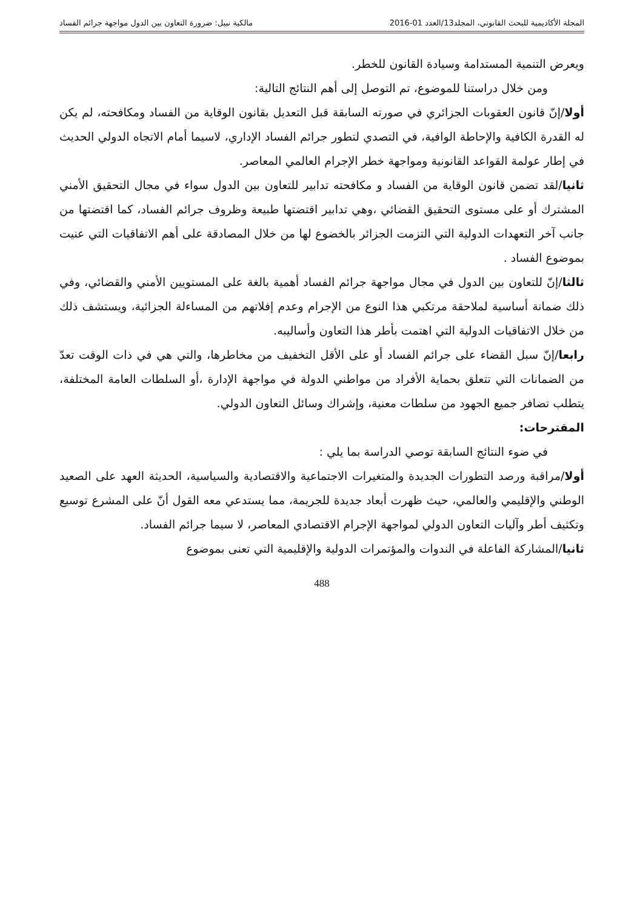المجلة الأكاديمية للبحث القانوني، المجلد13/العدد 01-2016 مالكية نبيل: ضرورة التعاون بين الدول مواجهة جرائم الفساد
ويعرض التنمية المستدامة وسيادة القانون للخطر.
ومن خلال دراستنا للموضوع، تم التوصل إلى أهم النتائج التالية:
أولا/إنّ قانون العقوبات الجزائري في صورته السابقة قبل التعديل بقانون الوقاية من الفساد ومكافحته، لم يكن له القدرة الكافية والإحاطة الوافية، في التصدي لتطور جرائم الفساد الإداري، لاسيما أمام الاتجاه الدولي الحديث في إطار عولمة القواعد القانونية ومواجهة خطر الإجرام العالمي المعاصر.
ثانيا/لقد تضمن قانون الوقاية من الفساد و مكافحته تدابير للتعاون بين الدول سواء في مجال التحقيق الأمني المشترك أو على مستوى التحقيق القضائي ،وهي تدابير اقتضتها طبيعة وظروف جرائم الفساد، كما اقتضتها من جانب آخر التعهدات الدولية التي التزمت الجزائر بالخضوع لها من خلال المصادقة على أهم الاتفاقيات التي عنيت بموضوع الفساد .
ثالثا/إنّ للتعاون بين الدول في مجال مواجهة جرائم الفساد أهمية بالغة على المستويين الأمني والقضائي، وفي ذلك ضمانة أساسية لملاحقة مرتكبي هذا النوع من الإجرام وعدم إفلاتهم من المساءلة الجزائية، ويستشف ذلك من خلال الاتفاقيات الدولية التي اهتمت بأطر هذا التعاون وأساليبه.
رابعا/إنّ سبل القضاء على جرائم الفساد أو على الأقل التخفيف من مخاطرها، والتي هي في ذات الوقت تعدّ من الضمانات التي تتعلق بحماية الأفراد من مواطني الدولة في مواجهة الإدارة ،أو السلطات العامة المختلفة، يتطلب تضافر جميع الجهود من سلطات معنية، وإشراك وسائل التعاون الدولي.
المقترحات:
في ضوء النتائج السابقة توصي الدراسة بما يلي :
أولا/مراقبة ورصد التطورات الجديدة والمتغيرات الاجتماعية والاقتصادية والسياسية، الحديثة العهد على الصعيد الوطني والإقليمي والعالمي، حيث ظهرت أبعاد جديدة للجريمة، مما يستدعي معه القول أنّ على المشرع توسيع وتكثيف أطر وآليات التعاون الدولي لمواجهة الإجرام الاقتصادي المعاصر، لا سيما جرائم الفساد.
ثانيا/المشاركة الفاعلة في الندوات والمؤتمرات الدولية والإقليمية التي تعنى بموضوع
488